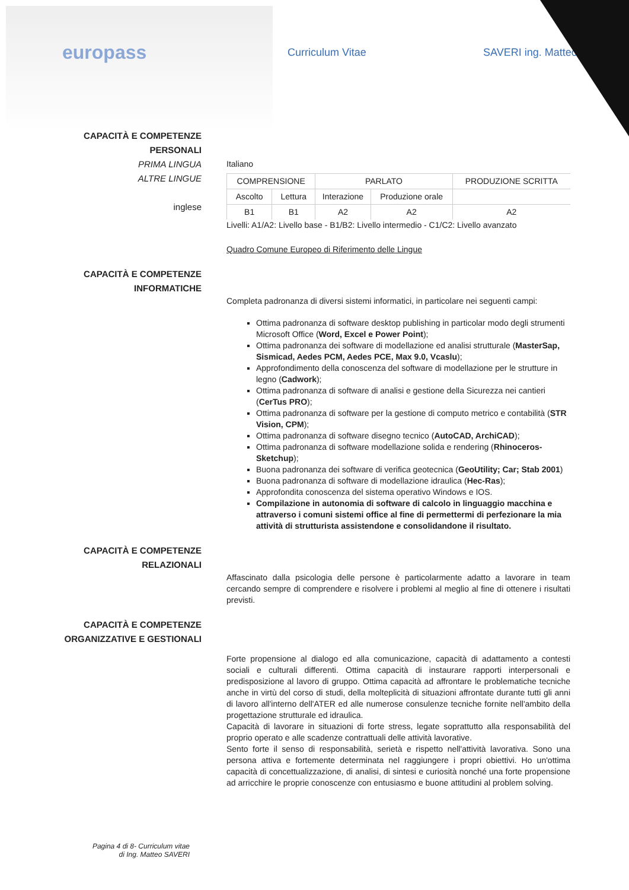europass
Curriculum Vitae SAVERI ing. Matteo
CAPACITÀ E COMPETENZE
PERSONALI
PRIMA LINGUA
ALTRE LINGUE
inglese
Italiano
| COMPRENSIONE | | PARLATO | | PRODUZIONE SCRITTA |
| --- | --- | --- | --- | --- |
| Ascolto | Lettura | Interazione | Produzione orale | |
| B1 | B1 | A2 | A2 | A2 |
Livelli: A1/A2: Livello base - B1/B2: Livello intermedio - C1/C2: Livello avanzato
Quadro Comune Europeo di Riferimento delle Lingue
CAPACITÀ E COMPETENZE
INFORMATICHE
Completa padronanza di diversi sistemi informatici, in particolare nei seguenti campi:
Ottima padronanza di software desktop publishing in particolar modo degli strumenti Microsoft Office (Word, Excel e Power Point);
Ottima padronanza dei software di modellazione ed analisi strutturale (MasterSap, Sismicad, Aedes PCM, Aedes PCE, Max 9.0, Vcaslu);
Approfondimento della conoscenza del software di modellazione per le strutture in legno (Cadwork);
Ottima padronanza di software di analisi e gestione della Sicurezza nei cantieri (CerTus PRO);
Ottima padronanza di software per la gestione di computo metrico e contabilità (STR Vision, CPM);
Ottima padronanza di software disegno tecnico (AutoCAD, ArchiCAD);
Ottima padronanza di software modellazione solida e rendering (Rhinoceros-Sketchup);
Buona padronanza dei software di verifica geotecnica (GeoUtility; Car; Stab 2001)
Buona padronanza di software di modellazione idraulica (Hec-Ras);
Approfondita conoscenza del sistema operativo Windows e IOS.
Compilazione in autonomia di software di calcolo in linguaggio macchina e attraverso i comuni sistemi office al fine di permettermi di perfezionare la mia attività di strutturista assistendone e consolidandone il risultato.
CAPACITÀ E COMPETENZE
RELAZIONALI
Affascinato dalla psicologia delle persone è particolarmente adatto a lavorare in team cercando sempre di comprendere e risolvere i problemi al meglio al fine di ottenere i risultati previsti.
CAPACITÀ E COMPETENZE
ORGANIZZATIVE E GESTIONALI
Forte propensione al dialogo ed alla comunicazione, capacità di adattamento a contesti sociali e culturali differenti. Ottima capacità di instaurare rapporti interpersonali e predisposizione al lavoro di gruppo. Ottima capacità ad affrontare le problematiche tecniche anche in virtù del corso di studi, della molteplicità di situazioni affrontate durante tutti gli anni di lavoro all'interno dell'ATER ed alle numerose consulenze tecniche fornite nell'ambito della progettazione strutturale ed idraulica.
Capacità di lavorare in situazioni di forte stress, legate soprattutto alla responsabilità del proprio operato e alle scadenze contrattuali delle attività lavorative.
Sento forte il senso di responsabilità, serietà e rispetto nell'attività lavorativa. Sono una persona attiva e fortemente determinata nel raggiungere i propri obiettivi. Ho un'ottima capacità di concettualizzazione, di analisi, di sintesi e curiosità nonché una forte propensione ad arricchire le proprie conoscenze con entusiasmo e buone attitudini al problem solving.
Pagina 4 di 8- Curriculum vitae di Ing. Matteo SAVERI